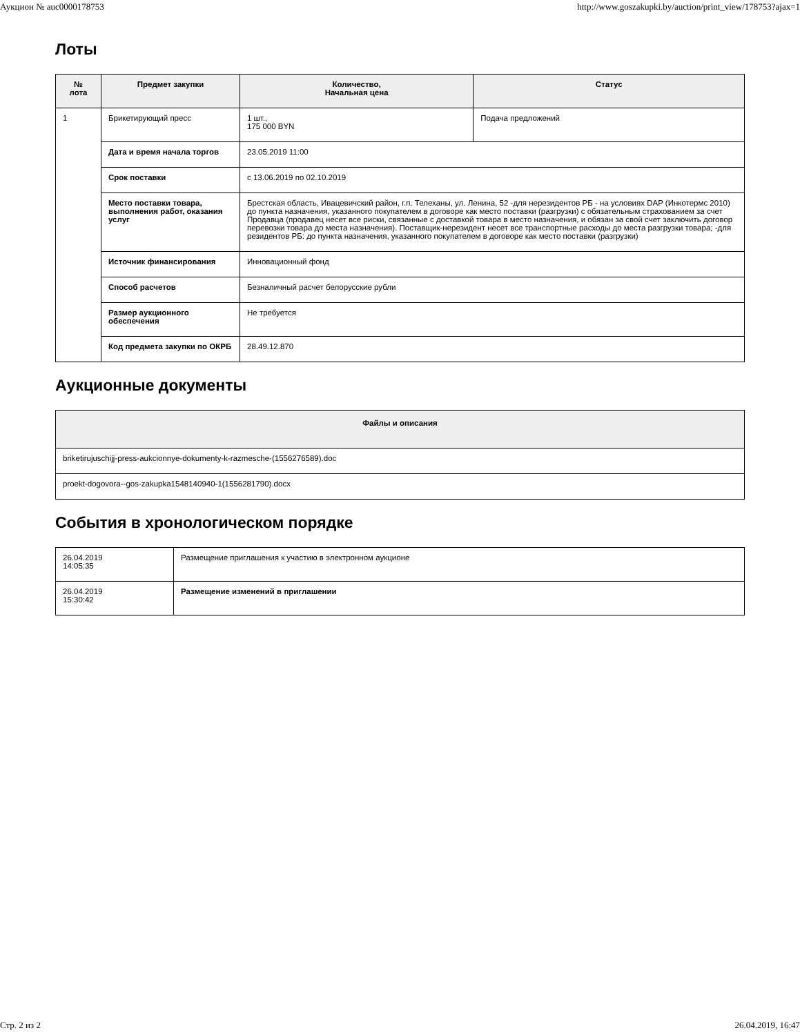Аукцион № auc0000178753 http://www.goszakupki.by/auction/print_view/178753?ajax=1
Лоты
| № лота | Предмет закупки | Количество, Начальная цена | Статус |
| --- | --- | --- | --- |
| 1 | Брикетирующий пресс | 1 шт., 175 000 BYN | Подача предложений |
| | Дата и время начала торгов | 23.05.2019 11:00 | |
| | Срок поставки | с 13.06.2019 по 02.10.2019 | |
| | Место поставки товара, выполнения работ, оказания услуг | Брестская область, Ивацевичский район, г.п. Телеханы, ул. Ленина, 52 -для нерезидентов РБ - на условиях DAP (Инкотермс 2010) до пункта назначения, указанного покупателем в договоре как место поставки (разгрузки) с обязательным страхованием за счет Продавца (продавец несет все риски, связанные с доставкой товара в место назначения, и обязан за свой счет заключить договор перевозки товара до места назначения). Поставщик-нерезидент несет все транспортные расходы до места разгрузки товара; -для резидентов РБ: до пункта назначения, указанного покупателем в договоре как место поставки (разгрузки) | |
| | Источник финансирования | Инновационный фонд | |
| | Способ расчетов | Безналичный расчет белорусские рубли | |
| | Размер аукционного обеспечения | Не требуется | |
| | Код предмета закупки по ОКРБ | 28.49.12.870 | |
Аукционные документы
| Файлы и описания |
| --- |
| briketirujuschijj-press-aukcionnye-dokumenty-k-razmesche-(1556276589).doc |
| proekt-dogovora--gos-zakupka1548140940-1(1556281790).docx |
События в хронологическом порядке
| 26.04.2019 14:05:35 | Размещение приглашения к участию в электронном аукционе |
| 26.04.2019 15:30:42 | Размещение изменений в приглашении |
Стр. 2 из 2 26.04.2019, 16:47